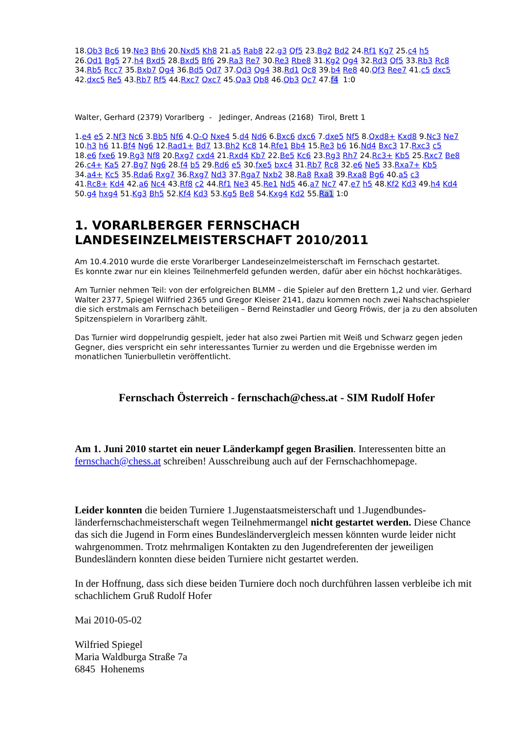18.Qb3 Bc6 19.Ne3 Bh6 20.Nxd5 Kh8 21.a5 Rab8 22.g3 Qf5 23.Bg2 Bd2 24.Rf1 Kg7 25.c4 h5
26.Qd1 Bg5 27.h4 Bxd5 28.Bxd5 Bf6 29.Ra3 Re7 30.Re3 Rbe8 31.Kg2 Qg4 32.Rd3 Qf5 33.Rb3 Rc8
34.Rb5 Rcc7 35.Bxb7 Qg4 36.Bd5 Qd7 37.Qd3 Qg4 38.Rd1 Qc8 39.b4 Re8 40.Qf3 Ree7 41.c5 dxc5
42.dxc5 Re5 43.Rb7 Rf5 44.Rxc7 Qxc7 45.Qa3 Qb8 46.Qb3 Qc7 47.f4 1:0
Walter, Gerhard (2379) Vorarlberg - Jedinger, Andreas (2168) Tirol, Brett 1
1.e4 e5 2.Nf3 Nc6 3.Bb5 Nf6 4.O-O Nxe4 5.d4 Nd6 6.Bxc6 dxc6 7.dxe5 Nf5 8.Qxd8+ Kxd8 9.Nc3 Ne7
10.h3 h6 11.Bf4 Ng6 12.Rad1+ Bd7 13.Bh2 Kc8 14.Rfe1 Bb4 15.Re3 b6 16.Nd4 Bxc3 17.Rxc3 c5
18.e6 fxe6 19.Rg3 Nf8 20.Rxg7 cxd4 21.Rxd4 Kb7 22.Be5 Kc6 23.Rg3 Rh7 24.Rc3+ Kb5 25.Rxc7 Be8
26.c4+ Ka5 27.Bg7 Ng6 28.f4 b5 29.Rd6 e5 30.fxe5 bxc4 31.Rb7 Rc8 32.e6 Ne5 33.Rxa7+ Kb5
34.a4+ Kc5 35.Rda6 Rxg7 36.Rxg7 Nd3 37.Rga7 Nxb2 38.Ra8 Rxa8 39.Rxa8 Bg6 40.a5 c3
41.Rc8+ Kd4 42.a6 Nc4 43.Rf8 c2 44.Rf1 Ne3 45.Re1 Nd5 46.a7 Nc7 47.e7 h5 48.Kf2 Kd3 49.h4 Kd4
50.g4 hxg4 51.Kg3 Bh5 52.Kf4 Kd3 53.Kg5 Be8 54.Kxg4 Kd2 55.Ra1 1:0
1. VORARLBERGER FERNSCHACH LANDESEINZELMEISTERSCHAFT 2010/2011
Am 10.4.2010 wurde die erste Vorarlberger Landeseinzelmeisterschaft im Fernschach gestartet.
Es konnte zwar nur ein kleines Teilnehmerfeld gefunden werden, dafür aber ein höchst hochkarätiges.
Am Turnier nehmen Teil: von der erfolgreichen BLMM – die Spieler auf den Brettern 1,2 und vier. Gerhard Walter 2377, Spiegel Wilfried 2365 und Gregor Kleiser 2141, dazu kommen noch zwei Nahschachspieler die sich erstmals am Fernschach beteiligen – Bernd Reinstadler und Georg Fröwis, der ja zu den absoluten Spitzenspielern in Vorarlberg zählt.
Das Turnier wird doppelrundig gespielt, jeder hat also zwei Partien mit Weiß und Schwarz gegen jeden Gegner, dies verspricht ein sehr interessantes Turnier zu werden und die Ergebnisse werden im monatlichen Tunierbulletin veröffentlicht.
Fernschach Österreich - fernschach@chess.at - SIM Rudolf Hofer
Am 1. Juni 2010 startet ein neuer Länderkampf gegen Brasilien. Interessenten bitte an fernschach@chess.at schreiben! Ausschreibung auch auf der Fernschachhomepage.
Leider konnten die beiden Turniere 1.Jugenstaatsmeisterschaft und 1.Jugendbundes-länderfernschachmeisterschaft wegen Teilnehmermangel nicht gestartet werden. Diese Chance das sich die Jugend in Form eines Bundesländervergleich messen könnten wurde leider nicht wahrgenommen. Trotz mehrmaligen Kontakten zu den Jugendreferenten der jeweiligen Bundesländern konnten diese beiden Turniere nicht gestartet werden.
In der Hoffnung, dass sich diese beiden Turniere doch noch durchführen lassen verbleibe ich mit schachlichem Gruß Rudolf Hofer
Mai 2010-05-02
Wilfried Spiegel
Maria Waldburga Straße 7a
6845 Hohenems